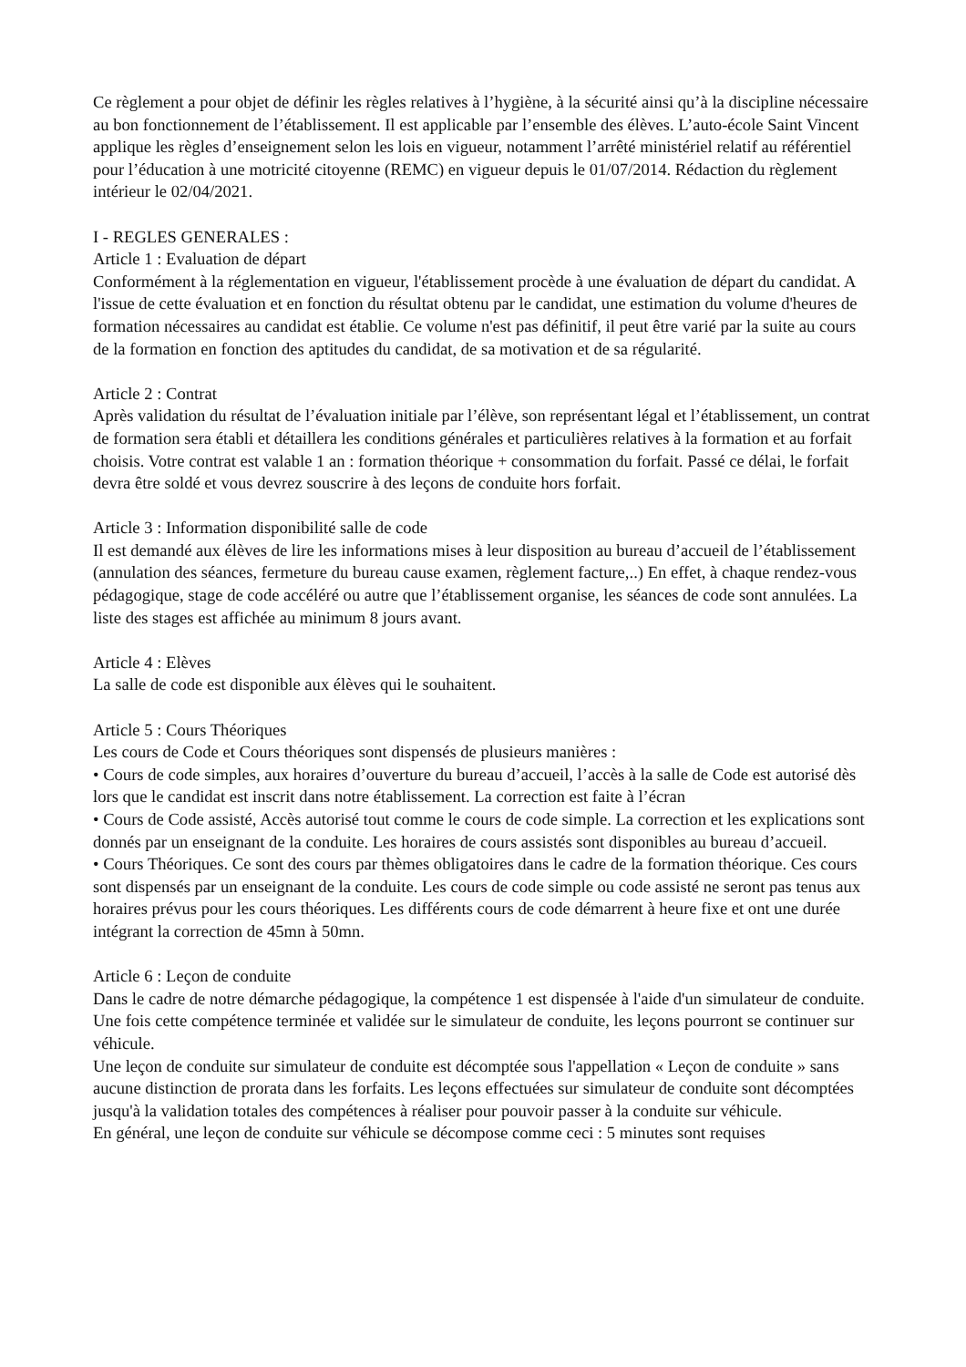Ce règlement a pour objet de définir les règles relatives à l’hygiène, à la sécurité ainsi qu’à la discipline nécessaire au bon fonctionnement de l’établissement. Il est applicable par l’ensemble des élèves. L’auto-école Saint Vincent applique les règles d’enseignement selon les lois en vigueur, notamment l’arrêté ministériel relatif au référentiel pour l’éducation à une motricité citoyenne (REMC) en vigueur depuis le 01/07/2014. Rédaction du règlement intérieur le 02/04/2021.
I - REGLES GENERALES :
Article 1 : Evaluation de départ
Conformément à la réglementation en vigueur, l'établissement procède à une évaluation de départ du candidat. A l'issue de cette évaluation et en fonction du résultat obtenu par le candidat, une estimation du volume d'heures de formation nécessaires au candidat est établie. Ce volume n'est pas définitif, il peut être varié par la suite au cours de la formation en fonction des aptitudes du candidat, de sa motivation et de sa régularité.
Article 2 : Contrat
Après validation du résultat de l’évaluation initiale par l’élève, son représentant légal et l’établissement, un contrat de formation sera établi et détaillera les conditions générales et particulières relatives à la formation et au forfait choisis. Votre contrat est valable 1 an : formation théorique + consommation du forfait. Passé ce délai, le forfait devra être soldé et vous devrez souscrire à des leçons de conduite hors forfait.
Article 3 : Information disponibilité salle de code
Il est demandé aux élèves de lire les informations mises à leur disposition au bureau d’accueil de l’établissement (annulation des séances, fermeture du bureau cause examen, règlement facture,..) En effet, à chaque rendez-vous pédagogique, stage de code accéléré ou autre que l’établissement organise, les séances de code sont annulées. La liste des stages est affichée au minimum 8 jours avant.
Article 4 : Elèves
La salle de code est disponible aux élèves qui le souhaitent.
Article 5 : Cours Théoriques
Les cours de Code et Cours théoriques sont dispensés de plusieurs manières :
• Cours de code simples, aux horaires d’ouverture du bureau d’accueil, l’accès à la salle de Code est autorisé dès lors que le candidat est inscrit dans notre établissement. La correction est faite à l’écran
• Cours de Code assisté, Accès autorisé tout comme le cours de code simple. La correction et les explications sont donnés par un enseignant de la conduite. Les horaires de cours assistés sont disponibles au bureau d’accueil.
• Cours Théoriques. Ce sont des cours par thèmes obligatoires dans le cadre de la formation théorique. Ces cours sont dispensés par un enseignant de la conduite. Les cours de code simple ou code assisté ne seront pas tenus aux horaires prévus pour les cours théoriques. Les différents cours de code démarrent à heure fixe et ont une durée intégrant la correction de 45mn à 50mn.
Article 6 : Leçon de conduite
Dans le cadre de notre démarche pédagogique, la compétence 1 est dispensée à l'aide d'un simulateur de conduite. Une fois cette compétence terminée et validée sur le simulateur de conduite, les leçons pourront se continuer sur véhicule.
Une leçon de conduite sur simulateur de conduite est décomptée sous l'appellation « Leçon de conduite » sans aucune distinction de prorata dans les forfaits. Les leçons effectuées sur simulateur de conduite sont décomptées jusqu'à la validation totales des compétences à réaliser pour pouvoir passer à la conduite sur véhicule.
En général, une leçon de conduite sur véhicule se décompose comme ceci : 5 minutes sont requises